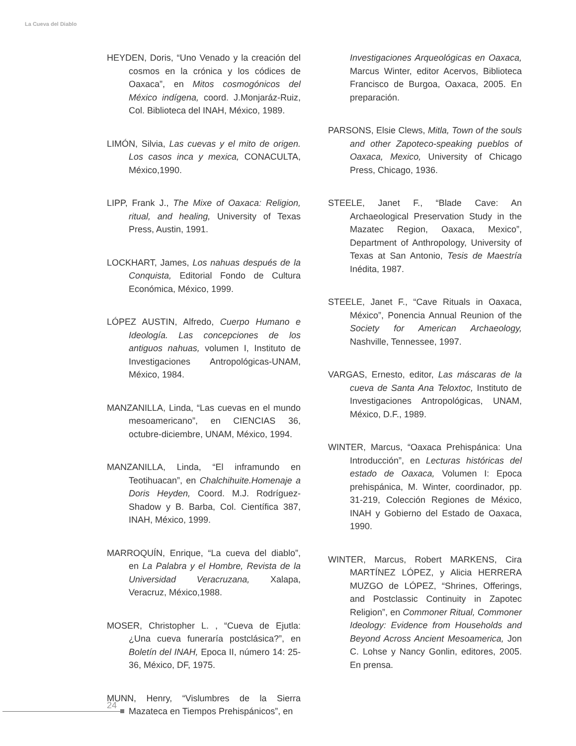La Cueva del Diablo
HEYDEN, Doris, “Uno Venado y la creación del cosmos en la crónica y los códices de Oaxaca”, en Mitos cosmogónicos del México indígena, coord. J.Monjaráz-Ruiz, Col. Biblioteca del INAH, México, 1989.
LIMÓN, Silvia, Las cuevas y el mito de origen. Los casos inca y mexica, CONACULTA, México,1990.
LIPP, Frank J., The Mixe of Oaxaca: Religion, ritual, and healing, University of Texas Press, Austin, 1991.
LOCKHART, James, Los nahuas después de la Conquista, Editorial Fondo de Cultura Económica, México, 1999.
LÓPEZ AUSTIN, Alfredo, Cuerpo Humano e Ideología. Las concepciones de los antiguos nahuas, volumen I, Instituto de Investigaciones Antropológicas-UNAM, México, 1984.
MANZANILLA, Linda, “Las cuevas en el mundo mesoamericano”, en CIENCIAS 36, octubre-diciembre, UNAM, México, 1994.
MANZANILLA, Linda, “El inframundo en Teotihuacan”, en Chalchihuite.Homenaje a Doris Heyden, Coord. M.J. Rodríguez-Shadow y B. Barba, Col. Científica 387, INAH, México, 1999.
MARROQUÍN, Enrique, “La cueva del diablo”, en La Palabra y el Hombre, Revista de la Universidad Veracruzana, Xalapa, Veracruz, México,1988.
MOSER, Christopher L. , “Cueva de Ejutla: ¿Una cueva funeraría postclásica?”, en Boletín del INAH, Epoca II, número 14: 25-36, México, DF, 1975.
MUNN, Henry, “Vislumbres de la Sierra Mazateca en Tiempos Prehispánicos”, en
Investigaciones Arqueológicas en Oaxaca, Marcus Winter, editor Acervos, Biblioteca Francisco de Burgoa, Oaxaca, 2005. En preparación.
PARSONS, Elsie Clews, Mitla, Town of the souls and other Zapoteco-speaking pueblos of Oaxaca, Mexico, University of Chicago Press, Chicago, 1936.
STEELE, Janet F., “Blade Cave: An Archaeological Preservation Study in the Mazatec Region, Oaxaca, Mexico”, Department of Anthropology, University of Texas at San Antonio, Tesis de Maestría Inédita, 1987.
STEELE, Janet F., “Cave Rituals in Oaxaca, México”, Ponencia Annual Reunion of the Society for American Archaeology, Nashville, Tennessee, 1997.
VARGAS, Ernesto, editor, Las máscaras de la cueva de Santa Ana Teloxtoc, Instituto de Investigaciones Antropológicas, UNAM, México, D.F., 1989.
WINTER, Marcus, “Oaxaca Prehispánica: Una Introducción”, en Lecturas históricas del estado de Oaxaca, Volumen I: Epoca prehispánica, M. Winter, coordinador, pp. 31-219, Colección Regiones de México, INAH y Gobierno del Estado de Oaxaca, 1990.
WINTER, Marcus, Robert MARKENS, Cira MARTÍNEZ LÓPEZ, y Alicia HERRERA MUZGO de LÓPEZ, “Shrines, Offerings, and Postclassic Continuity in Zapotec Religion”, en Commoner Ritual, Commoner Ideology: Evidence from Households and Beyond Across Ancient Mesoamerica, Jon C. Lohse y Nancy Gonlin, editores, 2005. En prensa.
24